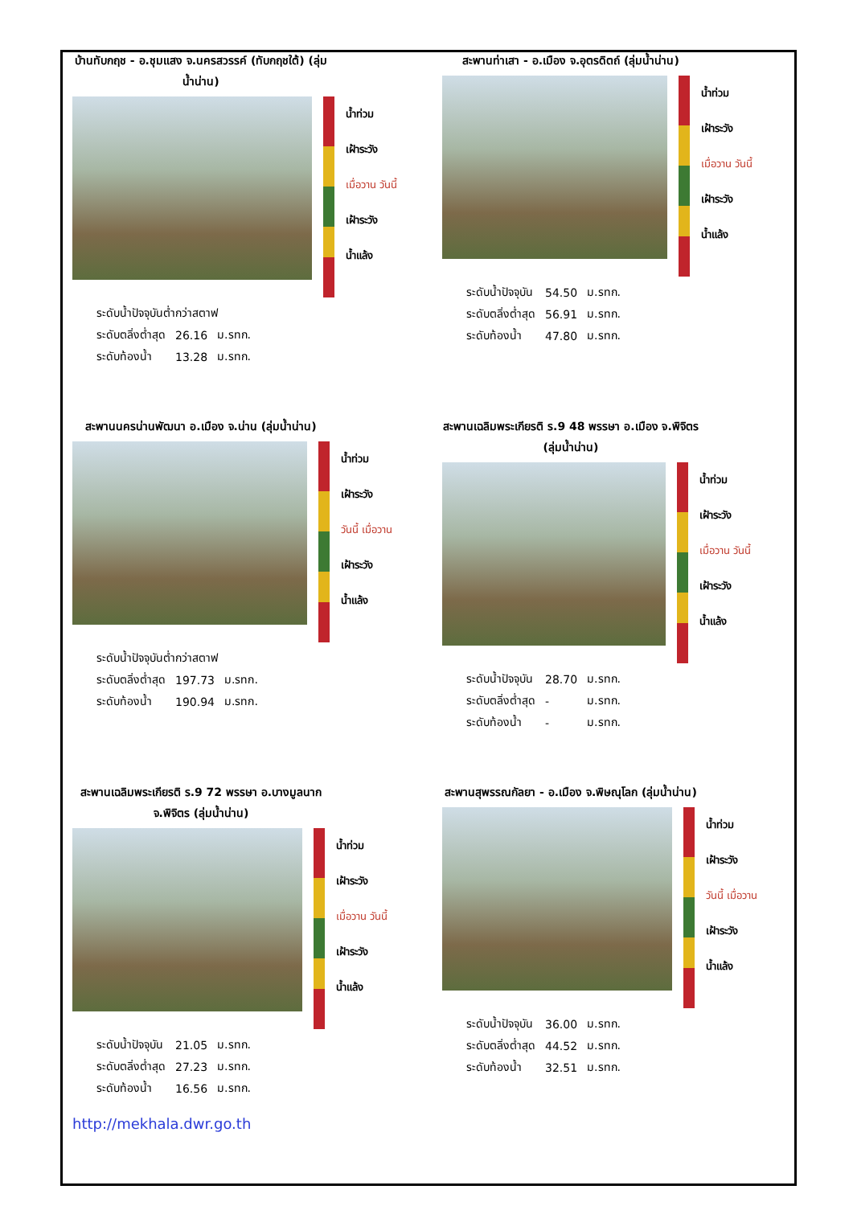บ้านทับกฤช - อ.ชุมแสง จ.นครสวรรค์ (ทับกฤชใต้) (ลุ่มน้ำน่าน)
น้ำท่วม
เฝ้าระวัง
เมื่อวาน วันนี้
เฝ้าระวัง
น้ำแล้ง
| ระดับน้ำปัจจุบันต่ำกว่าสตาฟ | | |
| ระดับตลิ่งต่ำสุด | 26.16 | ม.รทก. |
| ระดับท้องน้ำ | 13.28 | ม.รทก. |
สะพานท่าเสา - อ.เมือง จ.อุตรดิตถ์ (ลุ่มน้ำน่าน)
น้ำท่วม
เฝ้าระวัง
เมื่อวาน วันนี้
เฝ้าระวัง
น้ำแล้ง
| ระดับน้ำปัจจุบัน | 54.50 | ม.รทก. |
| ระดับตลิ่งต่ำสุด | 56.91 | ม.รทก. |
| ระดับท้องน้ำ | 47.80 | ม.รทก. |
สะพานนครน่านพัฒนา อ.เมือง จ.น่าน (ลุ่มน้ำน่าน)
น้ำท่วม
เฝ้าระวัง
วันนี้ เมื่อวาน
เฝ้าระวัง
น้ำแล้ง
| ระดับน้ำปัจจุบันต่ำกว่าสตาฟ | | |
| ระดับตลิ่งต่ำสุด | 197.73 | ม.รทก. |
| ระดับท้องน้ำ | 190.94 | ม.รทก. |
สะพานเฉลิมพระเกียรติ ร.9 48 พรรษา อ.เมือง จ.พิจิตร (ลุ่มน้ำน่าน)
น้ำท่วม
เฝ้าระวัง
เมื่อวาน วันนี้
เฝ้าระวัง
น้ำแล้ง
| ระดับน้ำปัจจุบัน | 28.70 | ม.รทก. |
| ระดับตลิ่งต่ำสุด | - | ม.รทก. |
| ระดับท้องน้ำ | - | ม.รทก. |
สะพานเฉลิมพระเกียรติ ร.9 72 พรรษา อ.บางมูลนาก จ.พิจิตร (ลุ่มน้ำน่าน)
น้ำท่วม
เฝ้าระวัง
เมื่อวาน วันนี้
เฝ้าระวัง
น้ำแล้ง
| ระดับน้ำปัจจุบัน | 21.05 | ม.รทก. |
| ระดับตลิ่งต่ำสุด | 27.23 | ม.รทก. |
| ระดับท้องน้ำ | 16.56 | ม.รทก. |
สะพานสุพรรณกัลยา - อ.เมือง จ.พิษณุโลก (ลุ่มน้ำน่าน)
น้ำท่วม
เฝ้าระวัง
วันนี้ เมื่อวาน
เฝ้าระวัง
น้ำแล้ง
| ระดับน้ำปัจจุบัน | 36.00 | ม.รทก. |
| ระดับตลิ่งต่ำสุด | 44.52 | ม.รทก. |
| ระดับท้องน้ำ | 32.51 | ม.รทก. |
http://mekhala.dwr.go.th